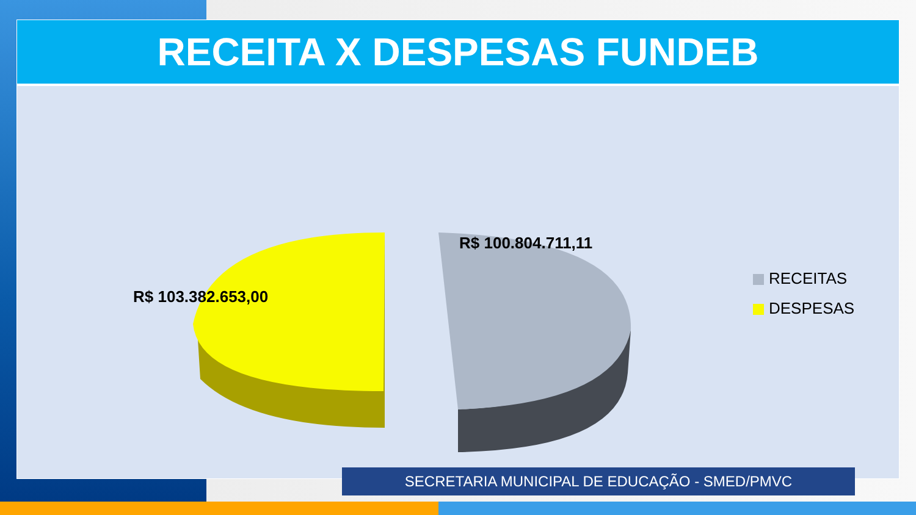RECEITA X DESPESAS FUNDEB
R$ 103.382.653,00
R$ 100.804.711,11
RECEITAS
DESPESAS
SECRETARIA MUNICIPAL DE EDUCAÇÃO - SMED/PMVC